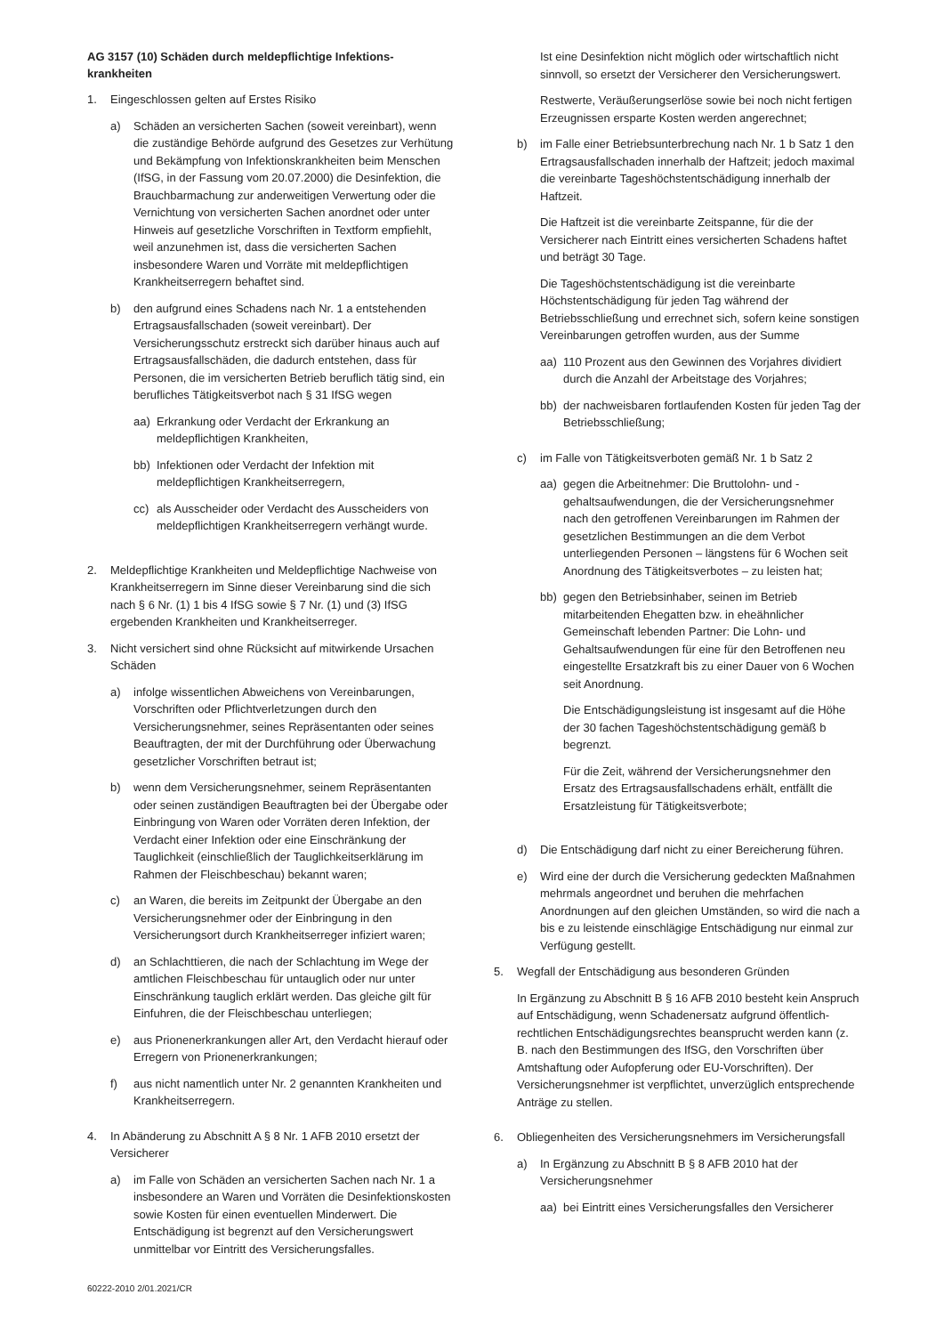AG 3157 (10) Schäden durch meldepflichtige Infektions-krankheiten
1. Eingeschlossen gelten auf Erstes Risiko
a) Schäden an versicherten Sachen (soweit vereinbart), wenn die zuständige Behörde aufgrund des Gesetzes zur Verhütung und Bekämpfung von Infektionskrankheiten beim Menschen (IfSG, in der Fassung vom 20.07.2000) die Desinfektion, die Brauchbarmachung zur anderweitigen Verwertung oder die Vernichtung von versicherten Sachen anordnet oder unter Hinweis auf gesetzliche Vorschriften in Textform empfiehlt, weil anzunehmen ist, dass die versicherten Sachen insbesondere Waren und Vorräte mit meldepflichtigen Krankheitserregern behaftet sind.
b) den aufgrund eines Schadens nach Nr. 1 a entstehenden Ertragsausfallschaden (soweit vereinbart). Der Versicherungsschutz erstreckt sich darüber hinaus auch auf Ertragsausfallschäden, die dadurch entstehen, dass für Personen, die im versicherten Betrieb beruflich tätig sind, ein berufliches Tätigkeitsverbot nach § 31 IfSG wegen
aa) Erkrankung oder Verdacht der Erkrankung an meldepflichtigen Krankheiten,
bb) Infektionen oder Verdacht der Infektion mit meldepflichtigen Krankheitserregern,
cc) als Ausscheider oder Verdacht des Ausscheiders von meldepflichtigen Krankheitserregern verhängt wurde.
2. Meldepflichtige Krankheiten und Meldepflichtige Nachweise von Krankheitserregern im Sinne dieser Vereinbarung sind die sich nach § 6 Nr. (1) 1 bis 4 IfSG sowie § 7 Nr. (1) und (3) IfSG ergebenden Krankheiten und Krankheitserreger.
3. Nicht versichert sind ohne Rücksicht auf mitwirkende Ursachen Schäden
a) infolge wissentlichen Abweichens von Vereinbarungen, Vorschriften oder Pflichtverletzungen durch den Versicherungsnehmer, seines Repräsentanten oder seines Beauftragten, der mit der Durchführung oder Überwachung gesetzlicher Vorschriften betraut ist;
b) wenn dem Versicherungsnehmer, seinem Repräsentanten oder seinen zuständigen Beauftragten bei der Übergabe oder Einbringung von Waren oder Vorräten deren Infektion, der Verdacht einer Infektion oder eine Einschränkung der Tauglichkeit (einschließlich der Tauglichkeitserklärung im Rahmen der Fleischbeschau) bekannt waren;
c) an Waren, die bereits im Zeitpunkt der Übergabe an den Versicherungsnehmer oder der Einbringung in den Versicherungsort durch Krankheitserreger infiziert waren;
d) an Schlachttieren, die nach der Schlachtung im Wege der amtlichen Fleischbeschau für untauglich oder nur unter Einschränkung tauglich erklärt werden. Das gleiche gilt für Einfuhren, die der Fleischbeschau unterliegen;
e) aus Prionenerkrankungen aller Art, den Verdacht hierauf oder Erregern von Prionenerkrankungen;
f) aus nicht namentlich unter Nr. 2 genannten Krankheiten und Krankheitserregern.
4. In Abänderung zu Abschnitt A § 8 Nr. 1 AFB 2010 ersetzt der Versicherer
a) im Falle von Schäden an versicherten Sachen nach Nr. 1 a insbesondere an Waren und Vorräten die Desinfektionskosten sowie Kosten für einen eventuellen Minderwert. Die Entschädigung ist begrenzt auf den Versicherungswert unmittelbar vor Eintritt des Versicherungsfalles.
Ist eine Desinfektion nicht möglich oder wirtschaftlich nicht sinnvoll, so ersetzt der Versicherer den Versicherungswert.
Restwerte, Veräußerungserlöse sowie bei noch nicht fertigen Erzeugnissen ersparte Kosten werden angerechnet;
b) im Falle einer Betriebsunterbrechung nach Nr. 1 b Satz 1 den Ertragsausfallschaden innerhalb der Haftzeit; jedoch maximal die vereinbarte Tageshöchstentschädigung innerhalb der Haftzeit.
Die Haftzeit ist die vereinbarte Zeitspanne, für die der Versicherer nach Eintritt eines versicherten Schadens haftet und beträgt 30 Tage.
Die Tageshöchstentschädigung ist die vereinbarte Höchstentschädigung für jeden Tag während der Betriebsschließung und errechnet sich, sofern keine sonstigen Vereinbarungen getroffen wurden, aus der Summe
aa) 110 Prozent aus den Gewinnen des Vorjahres dividiert durch die Anzahl der Arbeitstage des Vorjahres;
bb) der nachweisbaren fortlaufenden Kosten für jeden Tag der Betriebsschließung;
c) im Falle von Tätigkeitsverboten gemäß Nr. 1 b Satz 2
aa) gegen die Arbeitnehmer: Die Bruttolohn- und -gehaltsaufwendungen, die der Versicherungsnehmer nach den getroffenen Vereinbarungen im Rahmen der gesetzlichen Bestimmungen an die dem Verbot unterliegenden Personen – längstens für 6 Wochen seit Anordnung des Tätigkeitsverbotes – zu leisten hat;
bb) gegen den Betriebsinhaber, seinen im Betrieb mitarbeitenden Ehegatten bzw. in eheähnlicher Gemeinschaft lebenden Partner: Die Lohn- und Gehaltsaufwendungen für eine für den Betroffenen neu eingestellte Ersatzkraft bis zu einer Dauer von 6 Wochen seit Anordnung.
Die Entschädigungsleistung ist insgesamt auf die Höhe der 30 fachen Tageshöchstentschädigung gemäß b begrenzt.
Für die Zeit, während der Versicherungsnehmer den Ersatz des Ertragsausfallschadens erhält, entfällt die Ersatzleistung für Tätigkeitsverbote;
d) Die Entschädigung darf nicht zu einer Bereicherung führen.
e) Wird eine der durch die Versicherung gedeckten Maßnahmen mehrmals angeordnet und beruhen die mehrfachen Anordnungen auf den gleichen Umständen, so wird die nach a bis e zu leistende einschlägige Entschädigung nur einmal zur Verfügung gestellt.
5. Wegfall der Entschädigung aus besonderen Gründen
In Ergänzung zu Abschnitt B § 16 AFB 2010 besteht kein Anspruch auf Entschädigung, wenn Schadenersatz aufgrund öffentlich-rechtlichen Entschädigungsrechtes beansprucht werden kann (z. B. nach den Bestimmungen des IfSG, den Vorschriften über Amtshaftung oder Aufopferung oder EU-Vorschriften). Der Versicherungsnehmer ist verpflichtet, unverzüglich entsprechende Anträge zu stellen.
6. Obliegenheiten des Versicherungsnehmers im Versicherungsfall
a) In Ergänzung zu Abschnitt B § 8 AFB 2010 hat der Versicherungsnehmer
aa) bei Eintritt eines Versicherungsfalles den Versicherer
60222-2010 2/01.2021/CR